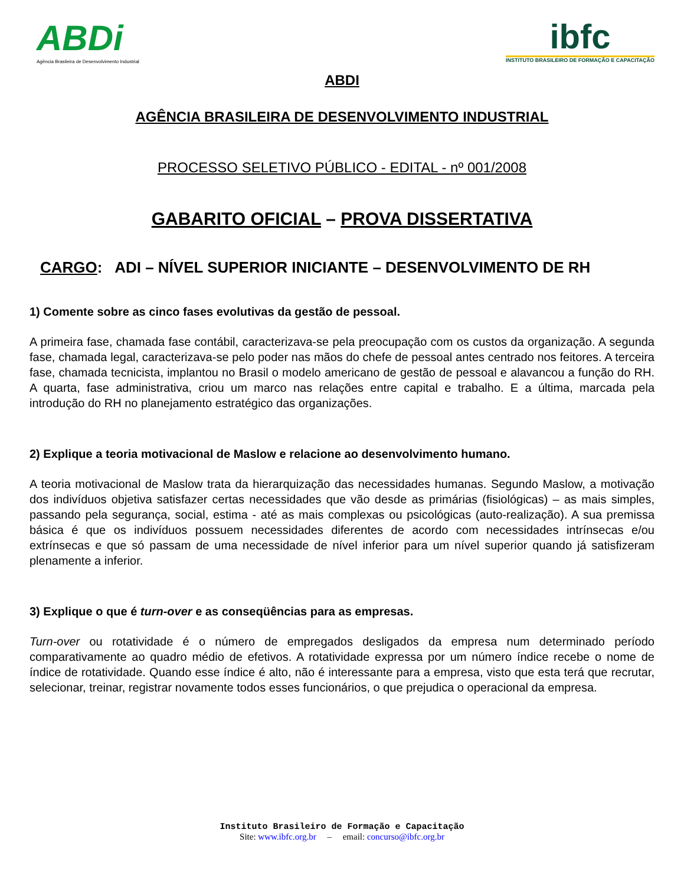ABDi
Agência Brasileira de Desenvolvimento Industrial
ibfc
INSTITUTO BRASILEIRO DE FORMAÇÃO E CAPACITAÇÃO
ABDI
AGÊNCIA BRASILEIRA DE DESENVOLVIMENTO INDUSTRIAL
PROCESSO SELETIVO PÚBLICO - EDITAL - nº 001/2008
GABARITO OFICIAL – PROVA DISSERTATIVA
CARGO: ADI – NÍVEL SUPERIOR INICIANTE – DESENVOLVIMENTO DE RH
1) Comente sobre as cinco fases evolutivas da gestão de pessoal.
A primeira fase, chamada fase contábil, caracterizava-se pela preocupação com os custos da organização. A segunda fase, chamada legal, caracterizava-se pelo poder nas mãos do chefe de pessoal antes centrado nos feitores. A terceira fase, chamada tecnicista, implantou no Brasil o modelo americano de gestão de pessoal e alavancou a função do RH. A quarta, fase administrativa, criou um marco nas relações entre capital e trabalho. E a última, marcada pela introdução do RH no planejamento estratégico das organizações.
2) Explique a teoria motivacional de Maslow e relacione ao desenvolvimento humano.
A teoria motivacional de Maslow trata da hierarquização das necessidades humanas. Segundo Maslow, a motivação dos indivíduos objetiva satisfazer certas necessidades que vão desde as primárias (fisiológicas) – as mais simples, passando pela segurança, social, estima - até as mais complexas ou psicológicas (auto-realização). A sua premissa básica é que os indivíduos possuem necessidades diferentes de acordo com necessidades intrínsecas e/ou extrínsecas e que só passam de uma necessidade de nível inferior para um nível superior quando já satisfizeram plenamente a inferior.
3) Explique o que é turn-over e as conseqüências para as empresas.
Turn-over ou rotatividade é o número de empregados desligados da empresa num determinado período comparativamente ao quadro médio de efetivos. A rotatividade expressa por um número índice recebe o nome de índice de rotatividade. Quando esse índice é alto, não é interessante para a empresa, visto que esta terá que recrutar, selecionar, treinar, registrar novamente todos esses funcionários, o que prejudica o operacional da empresa.
Instituto Brasileiro de Formação e Capacitação
Site: www.ibfc.org.br – email: concurso@ibfc.org.br